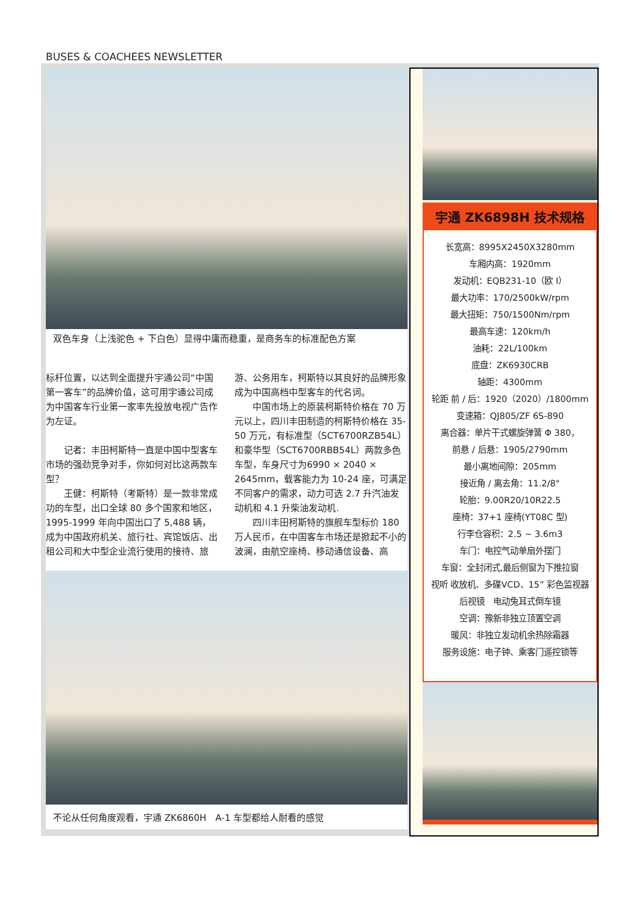BUSES & COACHEES NEWSLETTER
双色车身（上浅驼色 + 下白色）显得中庸而稳重，是商务车的标准配色方案
标杆位置，以达到全面提升宇通公司“中国第一客车”的品牌价值，这可用宇通公司成为中国客车行业第一家率先投放电视广告作为左证。
　　记者：丰田柯斯特一直是中国中型客车市场的强劲竞争对手，你如何对比这两款车型？
　　王健：柯斯特（考斯特）是一款非常成功的车型，出口全球 80 多个国家和地区，1995-1999 年向中国出口了 5,488 辆，成为中国政府机关、旅行社、宾馆饭店、出租公司和大中型企业流行使用的接待、旅
游、公务用车，柯斯特以其良好的品牌形象成为中国高档中型客车的代名词。
　　中国市场上的原装柯斯特价格在 70 万元以上，四川丰田制造的柯斯特价格在 35-50 万元，有标准型（SCT6700RZB54L）和豪华型（SCT6700RBB54L）两款多色车型，车身尺寸为6990 × 2040 × 2645mm，载客能力为 10-24 座，可满足不同客户的需求，动力可选 2.7 升汽油发动机和 4.1 升柴油发动机.
　　四川丰田柯斯特的旗舰车型标价 180 万人民币，在中国客车市场还是掀起不小的波澜，由航空座椅、移动通信设备、高
不论从任何角度观看，宇通 ZK6860H　A-1 车型都给人耐看的感觉
宇通 ZK6898H 技术规格
长宽高：8995X2450X3280mm
车厢内高：1920mm
发动机：EQB231-10（欧 I）
最大功率：170/2500kW/rpm
最大扭矩：750/1500Nm/rpm
最高车速：120km/h
油耗：22L/100km
底盘：ZK6930CRB
轴距：4300mm
轮距 前 / 后：1920（2020）/1800mm
变速箱：QJ805/ZF 6S-890
离合器：单片干式螺旋弹簧 Φ 380，
前悬 / 后悬：1905/2790mm
最小离地间隙：205mm
接近角 / 离去角：11.2/8°
轮胎：9.00R20/10R22.5
座椅：37+1 座椅(YT08C 型)
行李仓容积：2.5 ~ 3.6m3
车门：电控气动单扇外摆门
车窗：全封闭式,最后侧窗为下推拉窗
视听 收放机、多碟VCD、15” 彩色监视器
后视镜　电动兔耳式倒车镜
空调：豫新非独立顶置空调
暖风：非独立发动机余热除霜器
服务设施：电子钟、乘客门遥控锁等